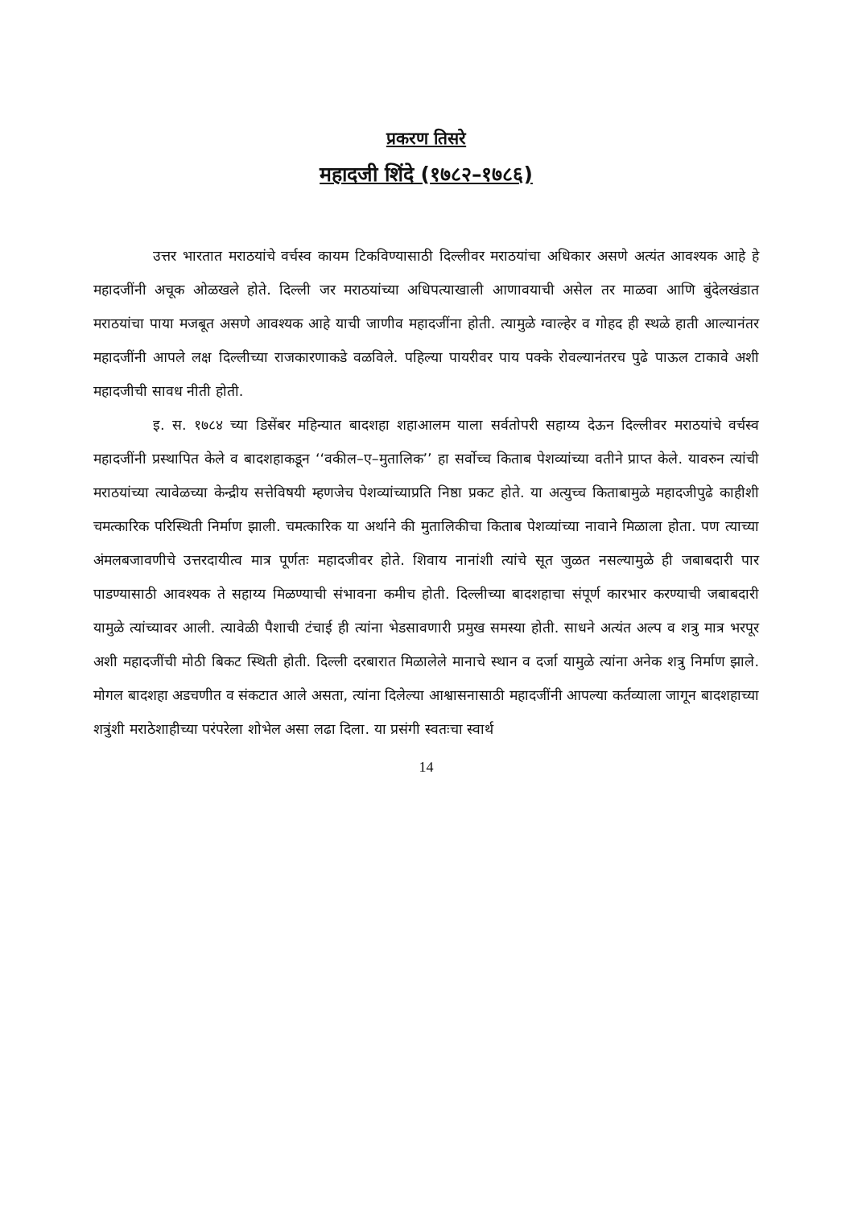प्रकरण तिसरे
महादजी शिंदे (१७८२–१७८६)
उत्तर भारतात मराठयांचे वर्चस्व कायम टिकविण्यासाठी दिल्लीवर मराठयांचा अधिकार असणे अत्यंत आवश्यक आहे हे महादजींनी अचूक ओळखले होते. दिल्ली जर मराठयांच्या अधिपत्याखाली आणावयाची असेल तर माळवा आणि बुंदेलखंडात मराठयांचा पाया मजबूत असणे आवश्यक आहे याची जाणीव महादजींना होती. त्यामुळे ग्वाल्हेर व गोहद ही स्थळे हाती आल्यानंतर महादजींनी आपले लक्ष दिल्लीच्या राजकारणाकडे वळविले. पहिल्या पायरीवर पाय पक्के रोवल्यानंतरच पुढे पाऊल टाकावे अशी महादजीची सावध नीती होती.
इ. स. १७८४ च्या डिसेंबर महिन्यात बादशहा शहाआलम याला सर्वतोपरी सहाय्य देऊन दिल्लीवर मराठयांचे वर्चस्व महादजींनी प्रस्थापित केले व बादशहाकडून ‘‘वकील–ए–मुतालिक’’ हा सर्वोच्च किताब पेशव्यांच्या वतीने प्राप्त केले. यावरुन त्यांची मराठयांच्या त्यावेळच्या केन्द्रीय सत्तेविषयी म्हणजेच पेशव्यांच्याप्रति निष्ठा प्रकट होते. या अत्युच्च किताबामुळे महादजीपुढे काहीशी चमत्कारिक परिस्थिती निर्माण झाली. चमत्कारिक या अर्थाने की मुतालिकीचा किताब पेशव्यांच्या नावाने मिळाला होता. पण त्याच्या अंमलबजावणीचे उत्तरदायीत्व मात्र पूर्णतः महादजीवर होते. शिवाय नानांशी त्यांचे सूत जुळत नसल्यामुळे ही जबाबदारी पार पाडण्यासाठी आवश्यक ते सहाय्य मिळण्याची संभावना कमीच होती. दिल्लीच्या बादशहाचा संपूर्ण कारभार करण्याची जबाबदारी यामुळे त्यांच्यावर आली. त्यावेळी पैशाची टंचाई ही त्यांना भेडसावणारी प्रमुख समस्या होती. साधने अत्यंत अल्प व शत्रु मात्र भरपूर अशी महादजींची मोठी बिकट स्थिती होती. दिल्ली दरबारात मिळालेले मानाचे स्थान व दर्जा यामुळे त्यांना अनेक शत्रु निर्माण झाले. मोगल बादशहा अडचणीत व संकटात आले असता, त्यांना दिलेल्या आश्वासनासाठी महादजींनी आपल्या कर्तव्याला जागून बादशहाच्या शत्रुंशी मराठेशाहीच्या परंपरेला शोभेल असा लढा दिला. या प्रसंगी स्वतःचा स्वार्थ
14